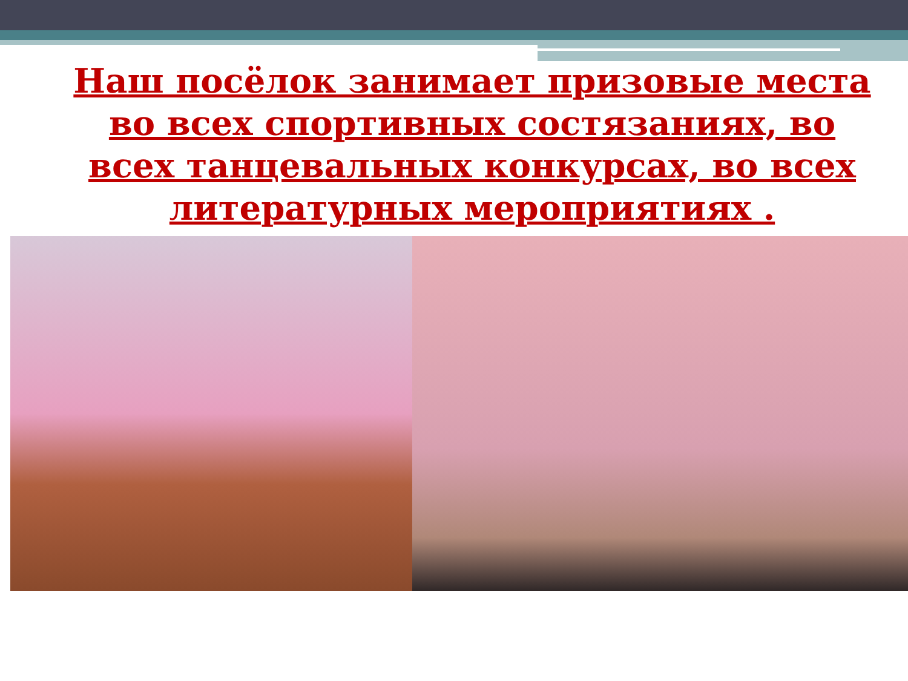Наш посёлок занимает призовые места во всех спортивных состязаниях, во всех танцевальных конкурсах, во всех литературных мероприятиях .